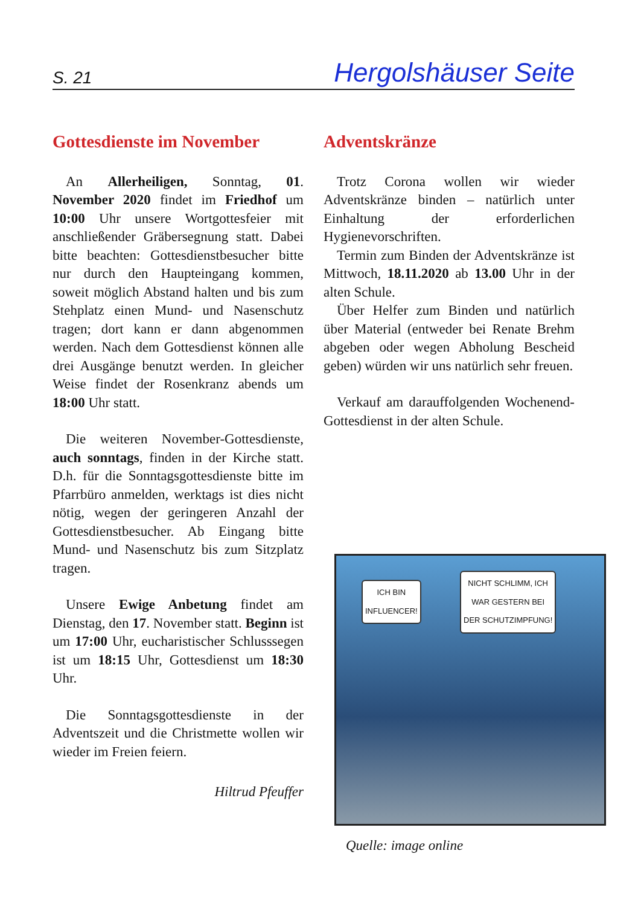S. 21 Hergolshäuser Seite
Gottesdienste im November
An Allerheiligen, Sonntag, 01. November 2020 findet im Friedhof um 10:00 Uhr unsere Wortgottesfeier mit anschließender Gräbersegnung statt. Dabei bitte beachten: Gottesdienstbesucher bitte nur durch den Haupteingang kommen, soweit möglich Abstand halten und bis zum Stehplatz einen Mund- und Nasenschutz tragen; dort kann er dann abgenommen werden. Nach dem Gottesdienst können alle drei Ausgänge benutzt werden. In gleicher Weise findet der Rosenkranz abends um 18:00 Uhr statt.
Die weiteren November-Gottesdienste, auch sonntags, finden in der Kirche statt. D.h. für die Sonntagsgottesdienste bitte im Pfarrbüro anmelden, werktags ist dies nicht nötig, wegen der geringeren Anzahl der Gottesdienstbesucher. Ab Eingang bitte Mund- und Nasenschutz bis zum Sitzplatz tragen.
Unsere Ewige Anbetung findet am Dienstag, den 17. November statt. Beginn ist um 17:00 Uhr, eucharistischer Schlusssegen ist um 18:15 Uhr, Gottesdienst um 18:30 Uhr.
Die Sonntagsgottesdienste in der Adventszeit und die Christmette wollen wir wieder im Freien feiern.
Hiltrud Pfeuffer
Adventskränze
Trotz Corona wollen wir wieder Adventskränze binden – natürlich unter Einhaltung der erforderlichen Hygienevorschriften.
Termin zum Binden der Adventskränze ist Mittwoch, 18.11.2020 ab 13.00 Uhr in der alten Schule.
Über Helfer zum Binden und natürlich über Material (entweder bei Renate Brehm abgeben oder wegen Abholung Bescheid geben) würden wir uns natürlich sehr freuen.
Verkauf am darauffolgenden Wochenend-Gottesdienst in der alten Schule.
ICH BIN
INFLUENCER!
NICHT SCHLIMM, ICH
WAR GESTERN BEI
DER SCHUTZIMPFUNG!
Quelle: image online